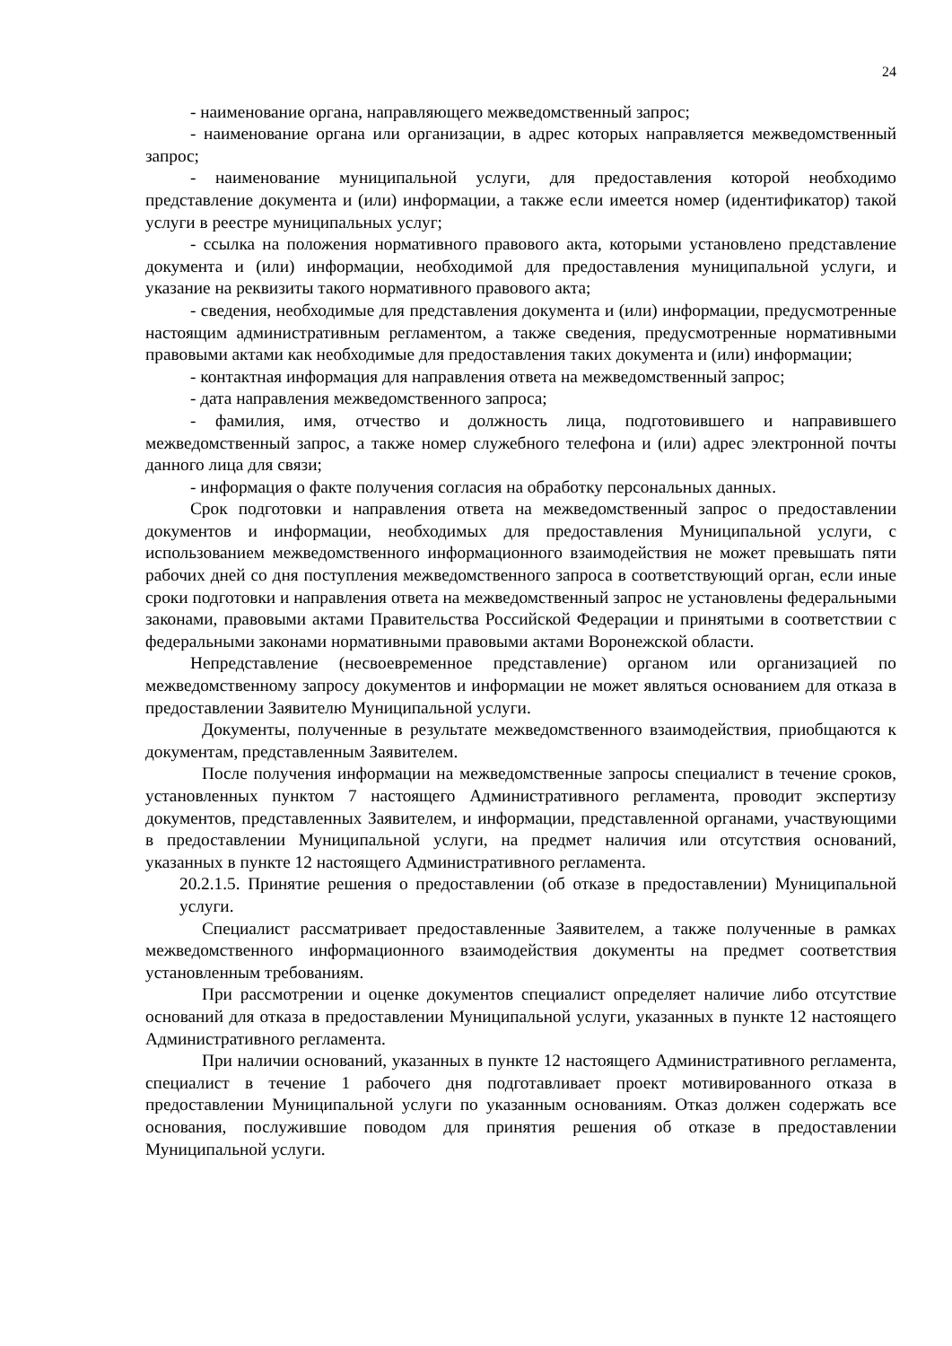24
- наименование органа, направляющего межведомственный запрос;
- наименование органа или организации, в адрес которых направляется межведомственный запрос;
- наименование муниципальной услуги, для предоставления которой необходимо представление документа и (или) информации, а также если имеется номер (идентификатор) такой услуги в реестре муниципальных услуг;
- ссылка на положения нормативного правового акта, которыми установлено представление документа и (или) информации, необходимой для предоставления муниципальной услуги, и указание на реквизиты такого нормативного правового акта;
- сведения, необходимые для представления документа и (или) информации, предусмотренные настоящим административным регламентом, а также сведения, предусмотренные нормативными правовыми актами как необходимые для предоставления таких документа и (или) информации;
- контактная информация для направления ответа на межведомственный запрос;
- дата направления межведомственного запроса;
- фамилия, имя, отчество и должность лица, подготовившего и направившего межведомственный запрос, а также номер служебного телефона и (или) адрес электронной почты данного лица для связи;
- информация о факте получения согласия на обработку персональных данных.
Срок подготовки и направления ответа на межведомственный запрос о предоставлении документов и информации, необходимых для предоставления Муниципальной услуги, с использованием межведомственного информационного взаимодействия не может превышать пяти рабочих дней со дня поступления межведомственного запроса в соответствующий орган, если иные сроки подготовки и направления ответа на межведомственный запрос не установлены федеральными законами, правовыми актами Правительства Российской Федерации и принятыми в соответствии с федеральными законами нормативными правовыми актами Воронежской области.
Непредставление (несвоевременное представление) органом или организацией по межведомственному запросу документов и информации не может являться основанием для отказа в предоставлении Заявителю Муниципальной услуги.
Документы, полученные в результате межведомственного взаимодействия, приобщаются к документам, представленным Заявителем.
После получения информации на межведомственные запросы специалист в течение сроков, установленных пунктом 7 настоящего Административного регламента, проводит экспертизу документов, представленных Заявителем, и информации, представленной органами, участвующими в предоставлении Муниципальной услуги, на предмет наличия или отсутствия оснований, указанных в пункте 12 настоящего Административного регламента.
20.2.1.5. Принятие решения о предоставлении (об отказе в предоставлении) Муниципальной услуги.
Специалист рассматривает предоставленные Заявителем, а также полученные в рамках межведомственного информационного взаимодействия документы на предмет соответствия установленным требованиям.
При рассмотрении и оценке документов специалист определяет наличие либо отсутствие оснований для отказа в предоставлении Муниципальной услуги, указанных в пункте 12 настоящего Административного регламента.
При наличии оснований, указанных в пункте 12 настоящего Административного регламента, специалист в течение 1 рабочего дня подготавливает проект мотивированного отказа в предоставлении Муниципальной услуги по указанным основаниям. Отказ должен содержать все основания, послужившие поводом для принятия решения об отказе в предоставлении Муниципальной услуги.